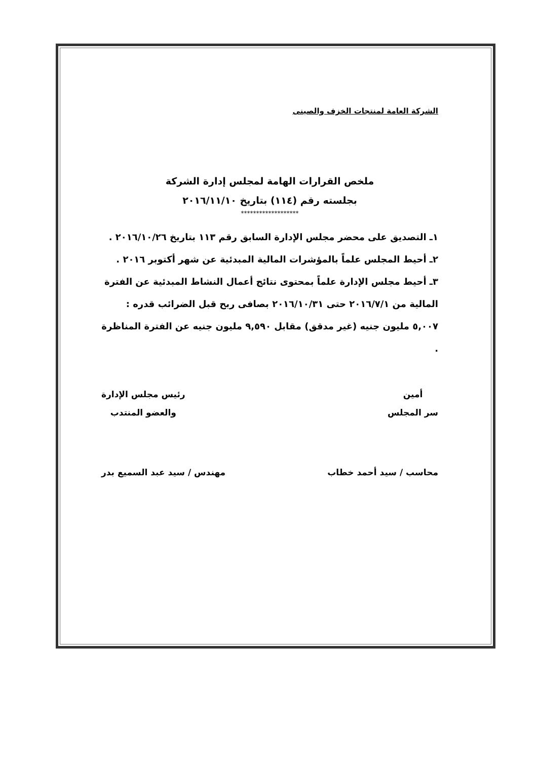الشركة العامة لمنتجات الخزف والصينى
ملخص القرارات الهامة لمجلس إدارة الشركة
بجلسته رقم (١١٤) بتاريخ ٢٠١٦/١١/١٠
*******************
١ـ التصديق على محضر مجلس الإدارة السابق رقم ١١٣ بتاريخ ٢٠١٦/١٠/٢٦ .
٢ـ أحيط المجلس علماً بالمؤشرات المالية المبدئية عن شهر أكتوبر ٢٠١٦ .
٣ـ أحيط مجلس الإدارة علماً بمحتوى نتائج أعمال النشاط المبدئية عن الفترة المالية من ٢٠١٦/٧/١ حتى ٢٠١٦/١٠/٣١ بصافى ربح قبل الضرائب قدره : ٥,٠٠٧ مليون جنيه (غير مدقق) مقابل ٩,٥٩٠ مليون جنيه عن الفترة المناظرة .
أمين
سر المجلس
رئيس مجلس الإدارة
والعضو المنتدب
محاسب / سيد أحمد خطاب مهندس / سيد عبد السميع بدر